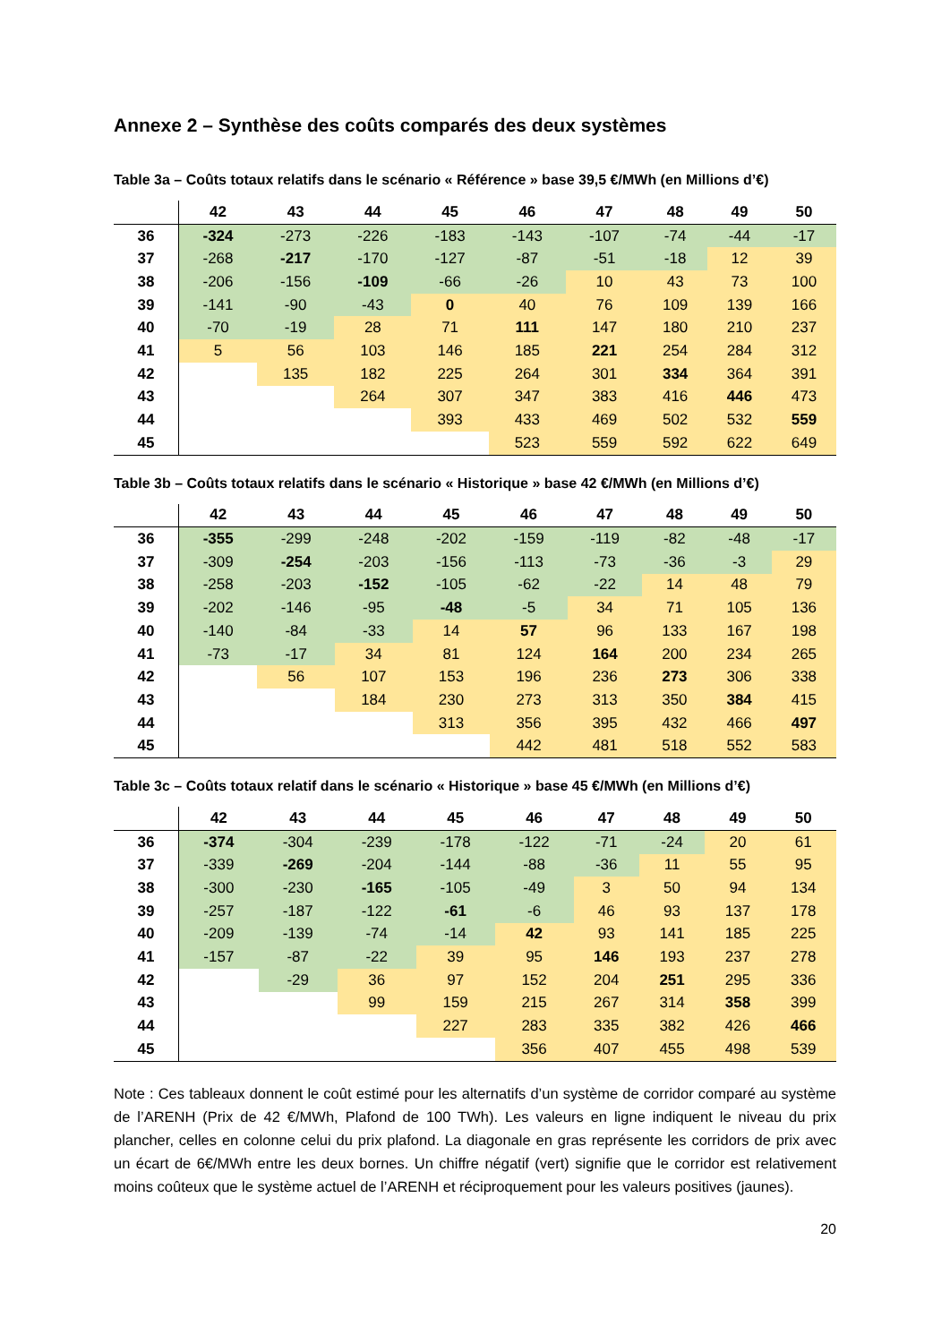Annexe 2 – Synthèse des coûts comparés des deux systèmes
Table 3a – Coûts totaux relatifs dans le scénario « Référence » base 39,5 €/MWh (en Millions d’€)
| | 42 | 43 | 44 | 45 | 46 | 47 | 48 | 49 | 50 |
| --- | --- | --- | --- | --- | --- | --- | --- | --- | --- |
| 36 | -324 | -273 | -226 | -183 | -143 | -107 | -74 | -44 | -17 |
| 37 | -268 | -217 | -170 | -127 | -87 | -51 | -18 | 12 | 39 |
| 38 | -206 | -156 | -109 | -66 | -26 | 10 | 43 | 73 | 100 |
| 39 | -141 | -90 | -43 | 0 | 40 | 76 | 109 | 139 | 166 |
| 40 | -70 | -19 | 28 | 71 | 111 | 147 | 180 | 210 | 237 |
| 41 | 5 | 56 | 103 | 146 | 185 | 221 | 254 | 284 | 312 |
| 42 | | 135 | 182 | 225 | 264 | 301 | 334 | 364 | 391 |
| 43 | | | 264 | 307 | 347 | 383 | 416 | 446 | 473 |
| 44 | | | | 393 | 433 | 469 | 502 | 532 | 559 |
| 45 | | | | | 523 | 559 | 592 | 622 | 649 |
Table 3b – Coûts totaux relatifs dans le scénario « Historique » base 42 €/MWh (en Millions d’€)
| | 42 | 43 | 44 | 45 | 46 | 47 | 48 | 49 | 50 |
| --- | --- | --- | --- | --- | --- | --- | --- | --- | --- |
| 36 | -355 | -299 | -248 | -202 | -159 | -119 | -82 | -48 | -17 |
| 37 | -309 | -254 | -203 | -156 | -113 | -73 | -36 | -3 | 29 |
| 38 | -258 | -203 | -152 | -105 | -62 | -22 | 14 | 48 | 79 |
| 39 | -202 | -146 | -95 | -48 | -5 | 34 | 71 | 105 | 136 |
| 40 | -140 | -84 | -33 | 14 | 57 | 96 | 133 | 167 | 198 |
| 41 | -73 | -17 | 34 | 81 | 124 | 164 | 200 | 234 | 265 |
| 42 | | 56 | 107 | 153 | 196 | 236 | 273 | 306 | 338 |
| 43 | | | 184 | 230 | 273 | 313 | 350 | 384 | 415 |
| 44 | | | | 313 | 356 | 395 | 432 | 466 | 497 |
| 45 | | | | | 442 | 481 | 518 | 552 | 583 |
Table 3c – Coûts totaux relatif dans le scénario « Historique » base 45 €/MWh (en Millions d’€)
| | 42 | 43 | 44 | 45 | 46 | 47 | 48 | 49 | 50 |
| --- | --- | --- | --- | --- | --- | --- | --- | --- | --- |
| 36 | -374 | -304 | -239 | -178 | -122 | -71 | -24 | 20 | 61 |
| 37 | -339 | -269 | -204 | -144 | -88 | -36 | 11 | 55 | 95 |
| 38 | -300 | -230 | -165 | -105 | -49 | 3 | 50 | 94 | 134 |
| 39 | -257 | -187 | -122 | -61 | -6 | 46 | 93 | 137 | 178 |
| 40 | -209 | -139 | -74 | -14 | 42 | 93 | 141 | 185 | 225 |
| 41 | -157 | -87 | -22 | 39 | 95 | 146 | 193 | 237 | 278 |
| 42 | | -29 | 36 | 97 | 152 | 204 | 251 | 295 | 336 |
| 43 | | | 99 | 159 | 215 | 267 | 314 | 358 | 399 |
| 44 | | | | 227 | 283 | 335 | 382 | 426 | 466 |
| 45 | | | | | 356 | 407 | 455 | 498 | 539 |
Note : Ces tableaux donnent le coût estimé pour les alternatifs d’un système de corridor comparé au système de l’ARENH (Prix de 42 €/MWh, Plafond de 100 TWh). Les valeurs en ligne indiquent le niveau du prix plancher, celles en colonne celui du prix plafond. La diagonale en gras représente les corridors de prix avec un écart de 6€/MWh entre les deux bornes. Un chiffre négatif (vert) signifie que le corridor est relativement moins coûteux que le système actuel de l’ARENH et réciproquement pour les valeurs positives (jaunes).
20